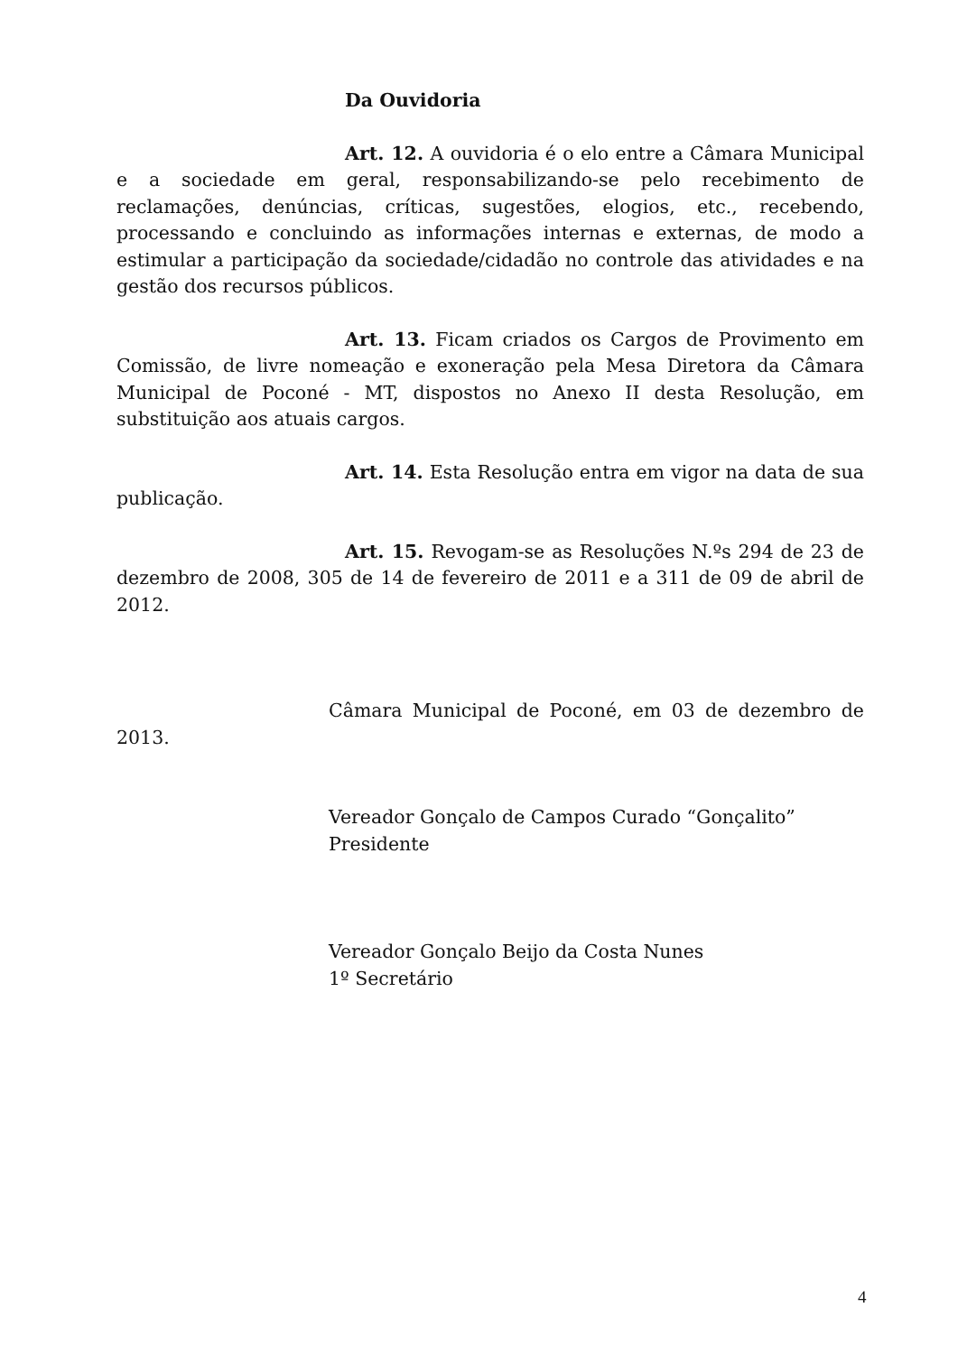Da Ouvidoria
Art. 12. A ouvidoria é o elo entre a Câmara Municipal e a sociedade em geral, responsabilizando-se pelo recebimento de reclamações, denúncias, críticas, sugestões, elogios, etc., recebendo, processando e concluindo as informações internas e externas, de modo a estimular a participação da sociedade/cidadão no controle das atividades e na gestão dos recursos públicos.
Art. 13. Ficam criados os Cargos de Provimento em Comissão, de livre nomeação e exoneração pela Mesa Diretora da Câmara Municipal de Poconé - MT, dispostos no Anexo II desta Resolução, em substituição aos atuais cargos.
Art. 14. Esta Resolução entra em vigor na data de sua publicação.
Art. 15. Revogam-se as Resoluções N.ºs 294 de 23 de dezembro de 2008, 305 de 14 de fevereiro de 2011 e a 311 de 09 de abril de 2012.
Câmara Municipal de Poconé, em 03 de dezembro de 2013.
Vereador Gonçalo de Campos Curado “Gonçalito”
Presidente
Vereador Gonçalo Beijo da Costa Nunes
1º Secretário
4